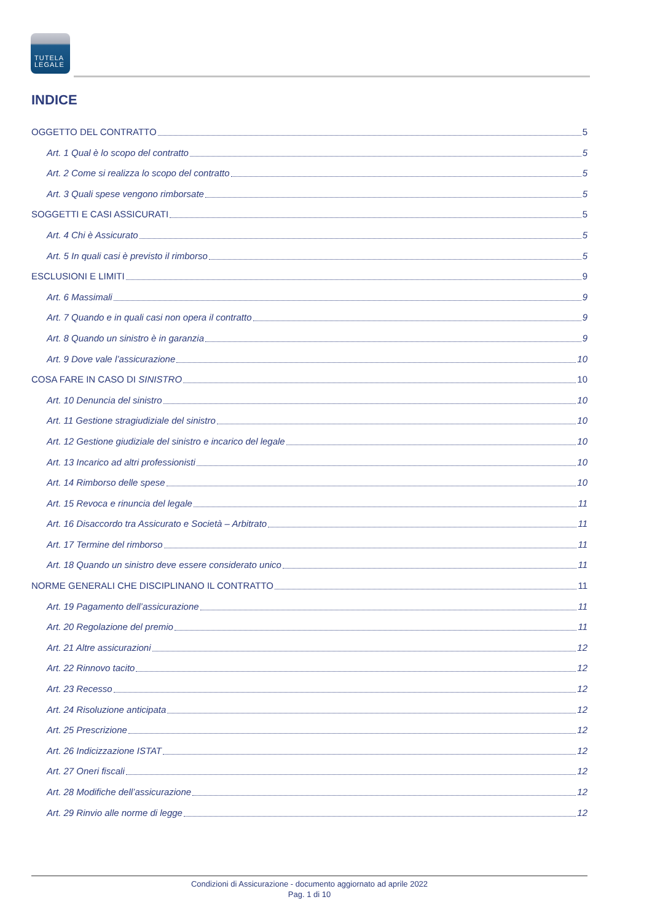TUTELA
LEGALE
INDICE
OGGETTO DEL CONTRATTO 5
Art. 1 Qual è lo scopo del contratto 5
Art. 2 Come si realizza lo scopo del contratto 5
Art. 3 Quali spese vengono rimborsate 5
SOGGETTI E CASI ASSICURATI 5
Art. 4 Chi è Assicurato 5
Art. 5 In quali casi è previsto il rimborso 5
ESCLUSIONI E LIMITI 9
Art. 6 Massimali 9
Art. 7 Quando e in quali casi non opera il contratto 9
Art. 8 Quando un sinistro è in garanzia 9
Art. 9 Dove vale l’assicurazione 10
COSA FARE IN CASO DI SINISTRO 10
Art. 10 Denuncia del sinistro 10
Art. 11 Gestione stragiudiziale del sinistro 10
Art. 12 Gestione giudiziale del sinistro e incarico del legale 10
Art. 13 Incarico ad altri professionisti 10
Art. 14 Rimborso delle spese 10
Art. 15 Revoca e rinuncia del legale 11
Art. 16 Disaccordo tra Assicurato e Società – Arbitrato 11
Art. 17 Termine del rimborso 11
Art. 18 Quando un sinistro deve essere considerato unico 11
NORME GENERALI CHE DISCIPLINANO IL CONTRATTO 11
Art. 19 Pagamento dell’assicurazione 11
Art. 20 Regolazione del premio 11
Art. 21 Altre assicurazioni 12
Art. 22 Rinnovo tacito 12
Art. 23 Recesso 12
Art. 24 Risoluzione anticipata 12
Art. 25 Prescrizione 12
Art. 26 Indicizzazione ISTAT 12
Art. 27 Oneri fiscali 12
Art. 28 Modifiche dell’assicurazione 12
Art. 29 Rinvio alle norme di legge 12
Condizioni di Assicurazione - documento aggiornato ad aprile 2022
Pag. 1 di 10